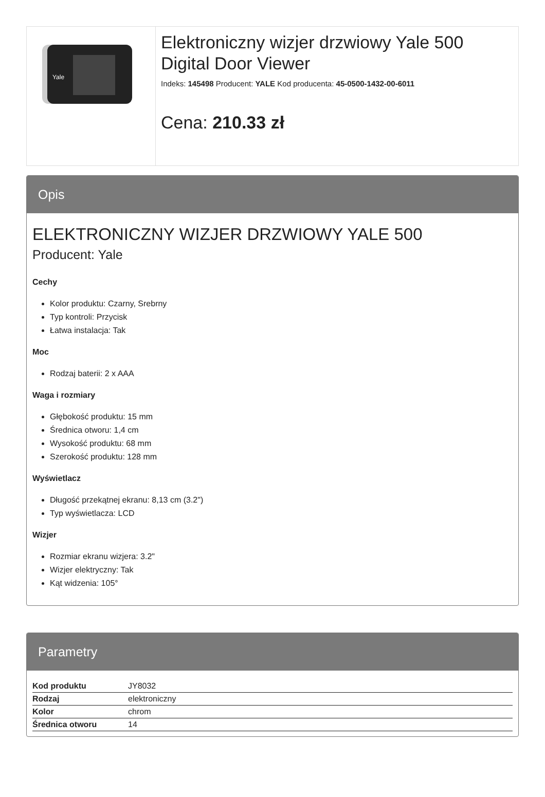Yale
Elektroniczny wizjer drzwiowy Yale 500 Digital Door Viewer
Indeks: 145498 Producent: YALE Kod producenta: 45-0500-1432-00-6011
Cena: 210.33 zł
Opis
ELEKTRONICZNY WIZJER DRZWIOWY YALE 500
Producent: Yale
Cechy
Kolor produktu: Czarny, Srebrny
Typ kontroli: Przycisk
Łatwa instalacja: Tak
Moc
Rodzaj baterii: 2 x AAA
Waga i rozmiary
Głębokość produktu: 15 mm
Średnica otworu: 1,4 cm
Wysokość produktu: 68 mm
Szerokość produktu: 128 mm
Wyświetlacz
Długość przekątnej ekranu: 8,13 cm (3.2")
Typ wyświetlacza: LCD
Wizjer
Rozmiar ekranu wizjera: 3.2"
Wizjer elektryczny: Tak
Kąt widzenia: 105°
Parametry
| Kod produktu | JY8032 |
| Rodzaj | elektroniczny |
| Kolor | chrom |
| Średnica otworu | 14 |